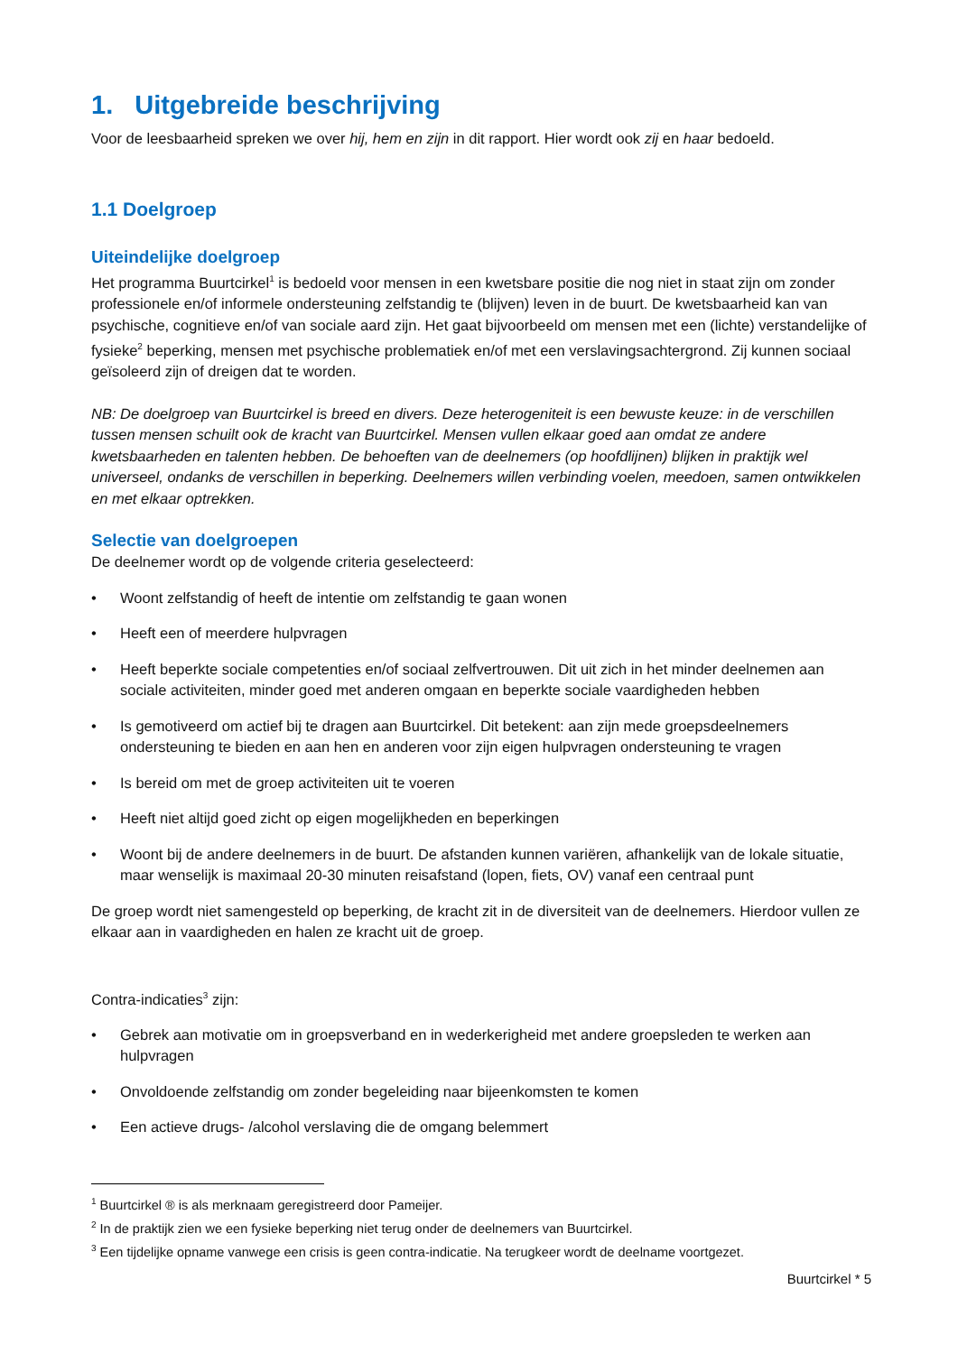1. Uitgebreide beschrijving
Voor de leesbaarheid spreken we over hij, hem en zijn in dit rapport. Hier wordt ook zij en haar bedoeld.
1.1 Doelgroep
Uiteindelijke doelgroep
Het programma Buurtcirkel<sup>1</sup> is bedoeld voor mensen in een kwetsbare positie die nog niet in staat zijn om zonder professionele en/of informele ondersteuning zelfstandig te (blijven) leven in de buurt. De kwetsbaarheid kan van psychische, cognitieve en/of van sociale aard zijn. Het gaat bijvoorbeeld om mensen met een (lichte) verstandelijke of fysieke<sup>2</sup> beperking, mensen met psychische problematiek en/of met een verslavingsachtergrond. Zij kunnen sociaal geïsoleerd zijn of dreigen dat te worden.
NB: De doelgroep van Buurtcirkel is breed en divers. Deze heterogeniteit is een bewuste keuze: in de verschillen tussen mensen schuilt ook de kracht van Buurtcirkel. Mensen vullen elkaar goed aan omdat ze andere kwetsbaarheden en talenten hebben. De behoeften van de deelnemers (op hoofdlijnen) blijken in praktijk wel universeel, ondanks de verschillen in beperking. Deelnemers willen verbinding voelen, meedoen, samen ontwikkelen en met elkaar optrekken.
Selectie van doelgroepen
De deelnemer wordt op de volgende criteria geselecteerd:
• Woont zelfstandig of heeft de intentie om zelfstandig te gaan wonen
• Heeft een of meerdere hulpvragen
• Heeft beperkte sociale competenties en/of sociaal zelfvertrouwen. Dit uit zich in het minder deelnemen aan sociale activiteiten, minder goed met anderen omgaan en beperkte sociale vaardigheden hebben
• Is gemotiveerd om actief bij te dragen aan Buurtcirkel. Dit betekent: aan zijn mede groepsdeelnemers ondersteuning te bieden en aan hen en anderen voor zijn eigen hulpvragen ondersteuning te vragen
• Is bereid om met de groep activiteiten uit te voeren
• Heeft niet altijd goed zicht op eigen mogelijkheden en beperkingen
• Woont bij de andere deelnemers in de buurt. De afstanden kunnen variëren, afhankelijk van de lokale situatie, maar wenselijk is maximaal 20-30 minuten reisafstand (lopen, fiets, OV) vanaf een centraal punt
De groep wordt niet samengesteld op beperking, de kracht zit in de diversiteit van de deelnemers. Hierdoor vullen ze elkaar aan in vaardigheden en halen ze kracht uit de groep.
Contra-indicaties<sup>3</sup> zijn:
• Gebrek aan motivatie om in groepsverband en in wederkerigheid met andere groepsleden te werken aan hulpvragen
• Onvoldoende zelfstandig om zonder begeleiding naar bijeenkomsten te komen
• Een actieve drugs- /alcohol verslaving die de omgang belemmert
<sup>1</sup> Buurtcirkel ® is als merknaam geregistreerd door Pameijer.
<sup>2</sup> In de praktijk zien we een fysieke beperking niet terug onder de deelnemers van Buurtcirkel.
<sup>3</sup> Een tijdelijke opname vanwege een crisis is geen contra-indicatie. Na terugkeer wordt de deelname voortgezet.
Buurtcirkel * 5